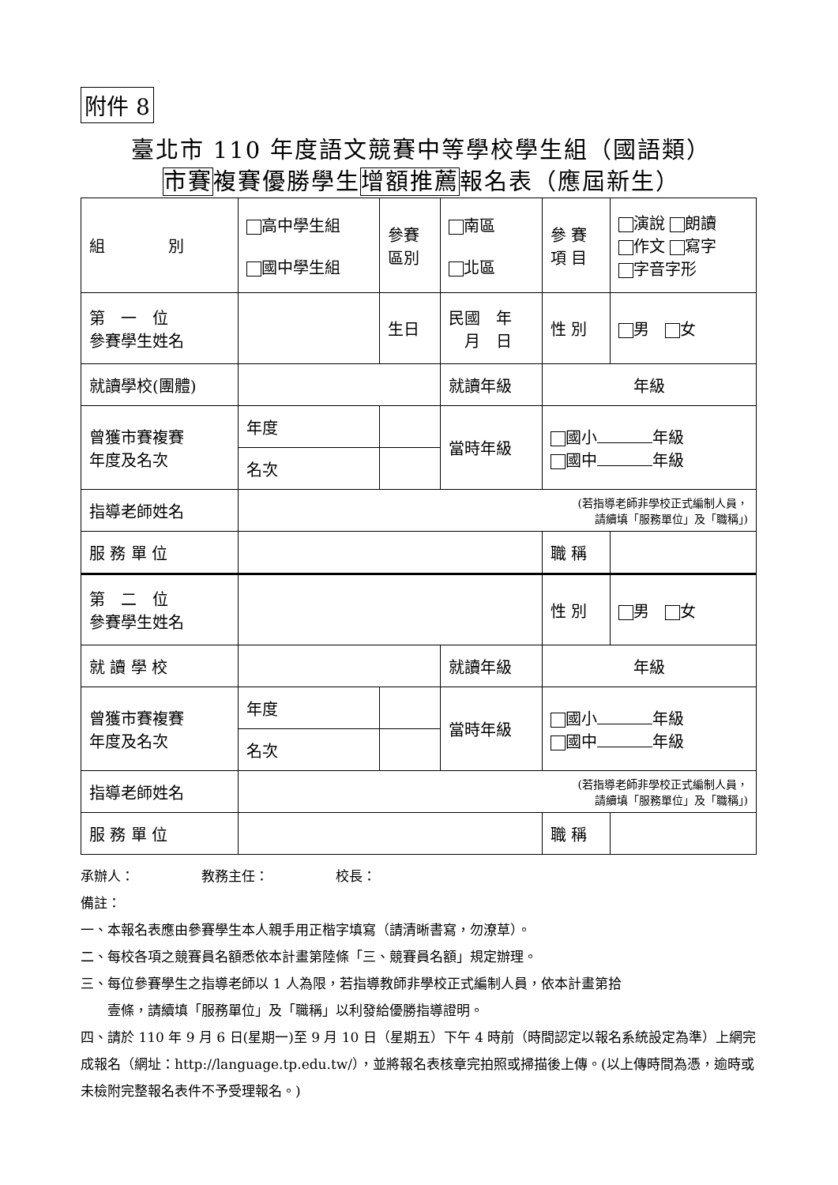附件 8
臺北市 110 年度語文競賽中等學校學生組（國語類）
市賽複賽優勝學生增額推薦報名表（應屆新生）
| 組 別 | 高中學生組 國中學生組 | | 參賽 區別 | 南區 北區 | 參 賽 項 目 | 演說 朗讀 作文 寫字 字音字形 |
| 第 一 位 參賽學生姓名 | | | 生日 | 民國 年 月 日 | 性 別 | 男 女 |
| 就讀學校(團體) | | | | 就讀年級 | 年級 | |
| 曾獲市賽複賽 年度及名次 | 年度 | | | 當時年級 | 國小 年級 國中 年級 | |
| | 名次 | | | | | |
| 指導老師姓名 | (若指導老師非學校正式編制人員， 請續填「服務單位」及「職稱」) | | | | | |
| 服 務 單 位 | | | | | 職 稱 | |
| 第 二 位 參賽學生姓名 | | | | | 性 別 | 男 女 |
| 就 讀 學 校 | | | | 就讀年級 | 年級 | |
| 曾獲市賽複賽 年度及名次 | 年度 | | | 當時年級 | 國小 年級 國中 年級 | |
| | 名次 | | | | | |
| 指導老師姓名 | (若指導老師非學校正式編制人員， 請續填「服務單位」及「職稱」) | | | | | |
| 服 務 單 位 | | | | | 職 稱 | |
承辦人：　　　　　教務主任：　　　　　校長：
備註：
一、本報名表應由參賽學生本人親手用正楷字填寫（請清晰書寫，勿潦草）。
二、每校各項之競賽員名額悉依本計畫第陸條「三、競賽員名額」規定辦理。
三、每位參賽學生之指導老師以 1 人為限，若指導教師非學校正式編制人員，依本計畫第拾
　　壹條，請續填「服務單位」及「職稱」以利發給優勝指導證明。
四、請於 110 年 9 月 6 日(星期一)至 9 月 10 日（星期五）下午 4 時前（時間認定以報名系統設定為準）上網完成報名（網址：http://language.tp.edu.tw/），並將報名表核章完拍照或掃描後上傳。(以上傳時間為憑，逾時或未檢附完整報名表件不予受理報名。)